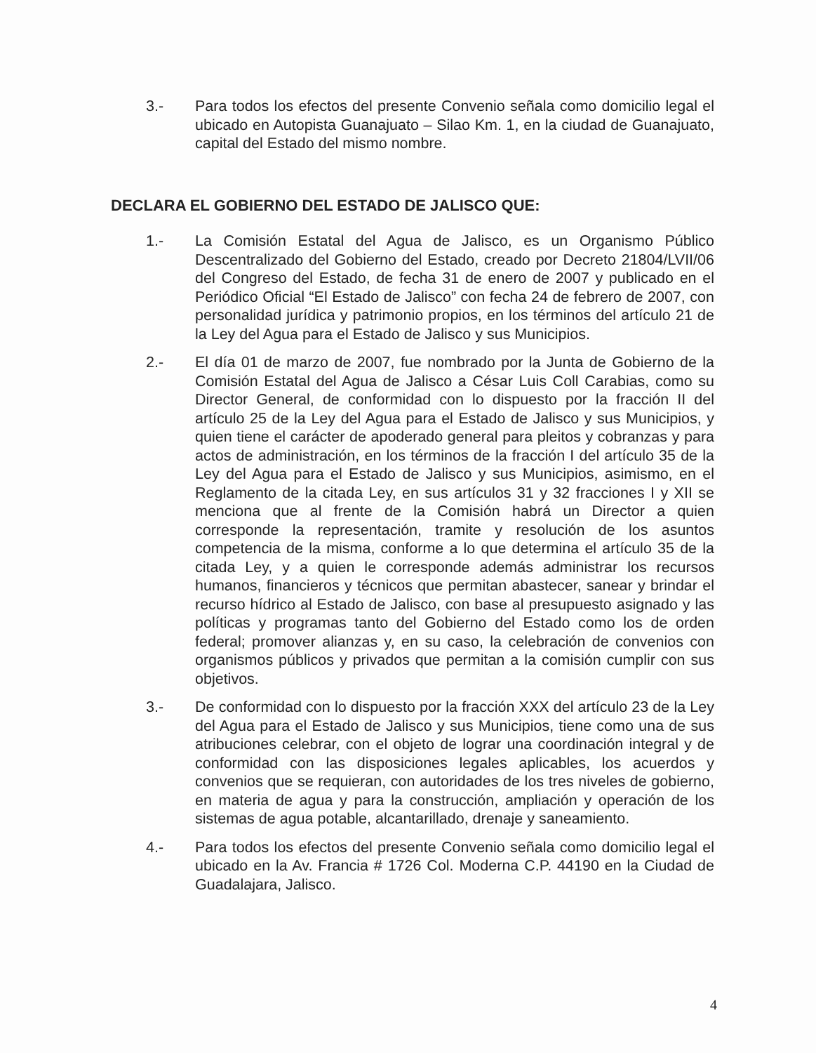3.- Para todos los efectos del presente Convenio señala como domicilio legal el ubicado en Autopista Guanajuato – Silao Km. 1, en la ciudad de Guanajuato, capital del Estado del mismo nombre.
DECLARA EL GOBIERNO DEL ESTADO DE JALISCO QUE:
1.- La Comisión Estatal del Agua de Jalisco, es un Organismo Público Descentralizado del Gobierno del Estado, creado por Decreto 21804/LVII/06 del Congreso del Estado, de fecha 31 de enero de 2007 y publicado en el Periódico Oficial “El Estado de Jalisco” con fecha 24 de febrero de 2007, con personalidad jurídica y patrimonio propios, en los términos del artículo 21 de la Ley del Agua para el Estado de Jalisco y sus Municipios.
2.- El día 01 de marzo de 2007, fue nombrado por la Junta de Gobierno de la Comisión Estatal del Agua de Jalisco a César Luis Coll Carabias, como su Director General, de conformidad con lo dispuesto por la fracción II del artículo 25 de la Ley del Agua para el Estado de Jalisco y sus Municipios, y quien tiene el carácter de apoderado general para pleitos y cobranzas y para actos de administración, en los términos de la fracción I del artículo 35 de la Ley del Agua para el Estado de Jalisco y sus Municipios, asimismo, en el Reglamento de la citada Ley, en sus artículos 31 y 32 fracciones I y XII se menciona que al frente de la Comisión habrá un Director a quien corresponde la representación, tramite y resolución de los asuntos competencia de la misma, conforme a lo que determina el artículo 35 de la citada Ley, y a quien le corresponde además administrar los recursos humanos, financieros y técnicos que permitan abastecer, sanear y brindar el recurso hídrico al Estado de Jalisco, con base al presupuesto asignado y las políticas y programas tanto del Gobierno del Estado como los de orden federal; promover alianzas y, en su caso, la celebración de convenios con organismos públicos y privados que permitan a la comisión cumplir con sus objetivos.
3.- De conformidad con lo dispuesto por la fracción XXX del artículo 23 de la Ley del Agua para el Estado de Jalisco y sus Municipios, tiene como una de sus atribuciones celebrar, con el objeto de lograr una coordinación integral y de conformidad con las disposiciones legales aplicables, los acuerdos y convenios que se requieran, con autoridades de los tres niveles de gobierno, en materia de agua y para la construcción, ampliación y operación de los sistemas de agua potable, alcantarillado, drenaje y saneamiento.
4.- Para todos los efectos del presente Convenio señala como domicilio legal el ubicado en la Av. Francia # 1726 Col. Moderna C.P. 44190 en la Ciudad de Guadalajara, Jalisco.
4